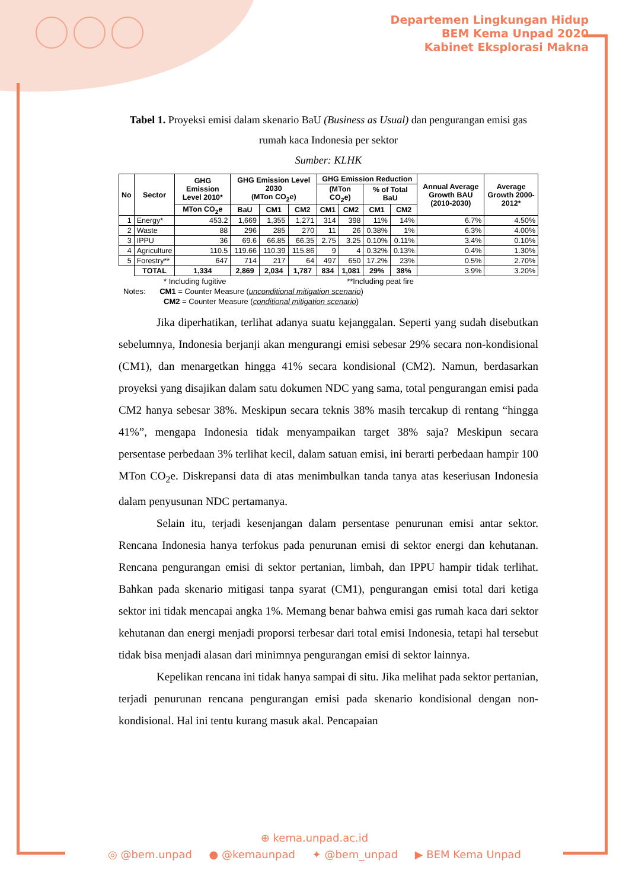Departemen Lingkungan Hidup
BEM Kema Unpad 2020
Kabinet Eksplorasi Makna
Tabel 1. Proyeksi emisi dalam skenario BaU (Business as Usual) dan pengurangan emisi gas rumah kaca Indonesia per sektor
Sumber: KLHK
| No | Sector | GHG Emission Level 2010* | GHG Emission Level 2030 (MTon CO<sub>2</sub>e) | | | GHG Emission Reduction | | | | Annual Average Growth BAU (2010-2030) | Average Growth 2000-2012* |
| --- | --- | --- | --- | --- | --- | --- | --- | --- | --- | --- | --- |
| | | | | | | (MTon CO<sub>2</sub>e) | | % of Total BaU | | | |
| | | MTon CO<sub>2</sub>e | BaU | CM1 | CM2 | CM1 | CM2 | CM1 | CM2 | | |
| 1 | Energy* | 453.2 | 1,669 | 1,355 | 1,271 | 314 | 398 | 11% | 14% | 6.7% | 4.50% |
| 2 | Waste | 88 | 296 | 285 | 270 | 11 | 26 | 0.38% | 1% | 6.3% | 4.00% |
| 3 | IPPU | 36 | 69.6 | 66.85 | 66.35 | 2.75 | 3.25 | 0.10% | 0.11% | 3.4% | 0.10% |
| 4 | Agriculture | 110.5 | 119.66 | 110.39 | 115.86 | 9 | 4 | 0.32% | 0.13% | 0.4% | 1.30% |
| 5 | Forestry** | 647 | 714 | 217 | 64 | 497 | 650 | 17.2% | 23% | 0.5% | 2.70% |
| | TOTAL | 1,334 | 2,869 | 2,034 | 1,787 | 834 | 1,081 | 29% | 38% | 3.9% | 3.20% |
* Including fugitive **Including peat fire
Notes: CM1 = Counter Measure (unconditional mitigation scenario)
CM2 = Counter Measure (conditional mitigation scenario)
Jika diperhatikan, terlihat adanya suatu kejanggalan. Seperti yang sudah disebutkan sebelumnya, Indonesia berjanji akan mengurangi emisi sebesar 29% secara non-kondisional (CM1), dan menargetkan hingga 41% secara kondisional (CM2). Namun, berdasarkan proyeksi yang disajikan dalam satu dokumen NDC yang sama, total pengurangan emisi pada CM2 hanya sebesar 38%. Meskipun secara teknis 38% masih tercakup di rentang “hingga 41%”, mengapa Indonesia tidak menyampaikan target 38% saja? Meskipun secara persentase perbedaan 3% terlihat kecil, dalam satuan emisi, ini berarti perbedaan hampir 100 MTon CO<sub>2</sub>e. Diskrepansi data di atas menimbulkan tanda tanya atas keseriusan Indonesia dalam penyusunan NDC pertamanya.
Selain itu, terjadi kesenjangan dalam persentase penurunan emisi antar sektor. Rencana Indonesia hanya terfokus pada penurunan emisi di sektor energi dan kehutanan. Rencana pengurangan emisi di sektor pertanian, limbah, dan IPPU hampir tidak terlihat. Bahkan pada skenario mitigasi tanpa syarat (CM1), pengurangan emisi total dari ketiga sektor ini tidak mencapai angka 1%. Memang benar bahwa emisi gas rumah kaca dari sektor kehutanan dan energi menjadi proporsi terbesar dari total emisi Indonesia, tetapi hal tersebut tidak bisa menjadi alasan dari minimnya pengurangan emisi di sektor lainnya.
Kepelikan rencana ini tidak hanya sampai di situ. Jika melihat pada sektor pertanian, terjadi penurunan rencana pengurangan emisi pada skenario kondisional dengan non-kondisional. Hal ini tentu kurang masuk akal. Pencapaian
⊕ kema.unpad.ac.id
◎ @bem.unpad ● @kemaunpad ✦ @bem_unpad ▶ BEM Kema Unpad